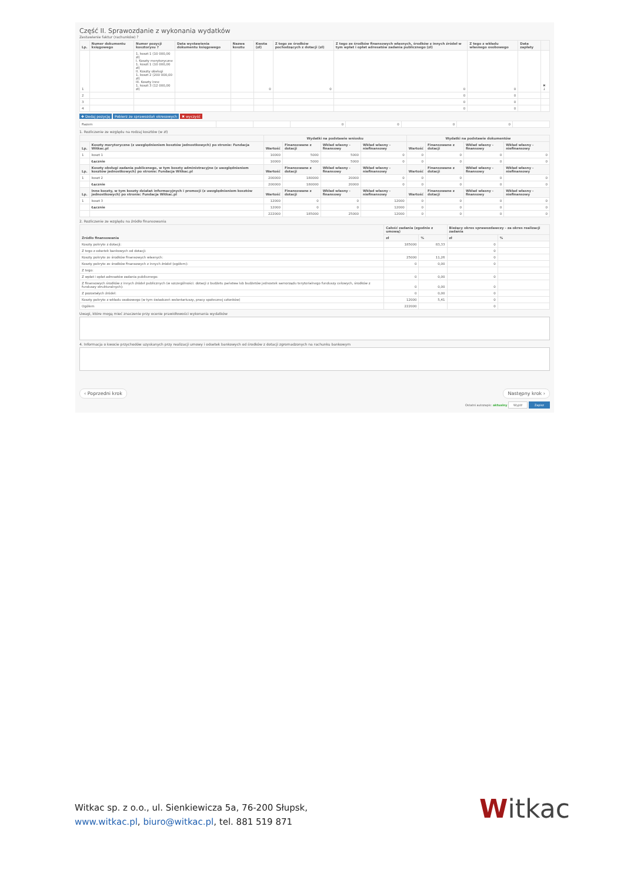Część II. Sprawozdanie z wykonania wydatków
Zestawienie faktur (rachunków) ?
| Lp. | Numer dokumentu księgowego | Numer pozycji kosztorysu ? | Data wystawienia dokumentu księgowego | Nazwa kosztu | Kwota (zł) | Z tego ze środków pochodzących z dotacji (zł) | Z tego ze środków finansowych własnych, środków z innych źródeł w tym wpłat i opłat adresatów zadania publicznego (zł) | Z tego z wkładu własnego osobowego | Data zapłaty | |
| --- | --- | --- | --- | --- | --- | --- | --- | --- | --- | --- |
| 1 | | 1. koszt 1 (10 000,00 zł) I. Koszty merytoryczne 1. koszt 1 (10 000,00 zł) II. Koszty obsługi 1. koszt 2 (200 000,00 zł) III. Koszty inne 1. koszt 3 (12 000,00 zł) | | | 0 | 0 | 0 | 0 | | ✖ ↓ |
| 2 | | | | | | | 0 | 0 | | |
| 3 | | | | | | | 0 | 0 | | |
| 4 | | | | | | | 0 | 0 | | |
✚ Dodaj pozycję Pobierz ze sprawozdań okresowych ✖ wyczyść
| Razem | | | 0 | 0 | 0 | 0 | |
1. Rozliczenie ze względu na rodzaj kosztów (w zł)
| | | Wydatki na podstawie wniosku | | | | Wydatki na podstawie dokumentów | | | |
| --- | --- | --- | --- | --- | --- | --- | --- | --- | --- |
| Lp. | Koszty merytoryczne (z uwzględnieniem kosztów jednostkowych) po stronie: Fundacja Witkac.pl | Wartość | Finansowane z dotacji | Wkład własny - finansowy | Wkład własny - niefinansowy | Wartość | Finansowane z dotacji | Wkład własny - finansowy | Wkład własny - niefinansowy |
| 1 | koszt 1 | 10000 | 5000 | 5000 | 0 | 0 | 0 | 0 | 0 |
| | Łącznie | 10000 | 5000 | 5000 | 0 | 0 | 0 | 0 | 0 |
| Lp. | Koszty obsługi zadania publicznego, w tym koszty administracyjne (z uwzględnieniem kosztów jednostkowych) po stronie: Fundacja Witkac.pl | Wartość | Finansowane z dotacji | Wkład własny - finansowy | Wkład własny - niefinansowy | Wartość | Finansowane z dotacji | Wkład własny - finansowy | Wkład własny - niefinansowy |
| 1 | koszt 2 | 200000 | 180000 | 20000 | 0 | 0 | 0 | 0 | 0 |
| | Łącznie | 200000 | 180000 | 20000 | 0 | 0 | 0 | 0 | 0 |
| Lp. | Inne koszty, w tym koszty działań informacyjnych i promocji (z uwzględnieniem kosztów jednostkowych) po stronie: Fundacja Witkac.pl | Wartość | Finansowane z dotacji | Wkład własny - finansowy | Wkład własny - niefinansowy | Wartość | Finansowane z dotacji | Wkład własny - finansowy | Wkład własny - niefinansowy |
| 1 | koszt 3 | 12000 | 0 | 0 | 12000 | 0 | 0 | 0 | 0 |
| | Łącznie | 12000 | 0 | 0 | 12000 | 0 | 0 | 0 | 0 |
| | | 222000 | 185000 | 25000 | 12000 | 0 | 0 | 0 | 0 |
2. Rozliczenie ze względu na źródło finansowania
| Źródło finansowania | Całość zadania (zgodnie z umową) | | Bieżący okres sprawozdawczy - za okres realizacji zadania | |
| --- | --- | --- | --- | --- |
| | zł | % | zł | % |
| Koszty pokryte z dotacji: | 185000 | 83,33 | 0 | |
| Z tego z odsetek bankowych od dotacji: | | | 0 | |
| Koszty pokryte ze środków finansowych własnych: | 25000 | 11,26 | 0 | |
| Koszty pokryte ze środków finansowych z innych źródeł (ogółem): | 0 | 0,00 | 0 | |
| Z tego: | | | | |
| Z wpłat i opłat adresatów zadania publicznego: | 0 | 0,00 | 0 | |
| Z finansowych środków z innych źródeł publicznych (w szczególności: dotacji z budżetu państwa lub budżetów jednostek samorządu terytorialnego funduszy celowych, środków z funduszy strukturalnych): | 0 | 0,00 | 0 | |
| Z pozostałych źródeł: | 0 | 0,00 | 0 | |
| Koszty pokryte z wkładu osobowego (w tym świadczeń wolontariuszy, pracy społecznej członków) | 12000 | 5,41 | 0 | |
| Ogółem | 222000 | | 0 | |
Uwagi, które mogą mieć znaczenie przy ocenie prawidłowości wykonania wydatków
4. Informacja o kwocie przychodów uzyskanych przy realizacji umowy i odsetek bankowych od środków z dotacji zgromadzonych na rachunku bankowym
‹ Poprzedni krok Następny krok ›
Ostatni autozapis: aktualny Wyjdź Zapisz
Witkac sp. z o.o., ul. Sienkiewicza 5a, 76-200 Słupsk,
www.witkac.pl, biuro@witkac.pl, tel. 881 519 871
Witkac